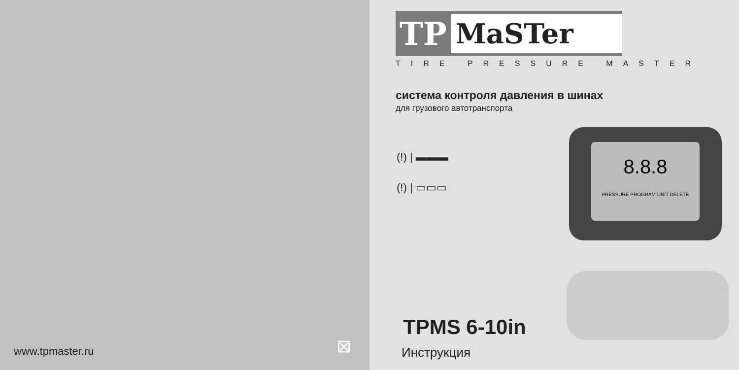www.tpmaster.ru ⊠
TP MaSTer
TIRE PRESSURE MASTER
система контроля давления в шинах
для грузового автотранспорта
(!) | ▬▬▬
(!) | ▭▭▭
8.8.8
PRESSURE PROGRAM UNIT DELETE
TPMS 6-10in
Инструкция